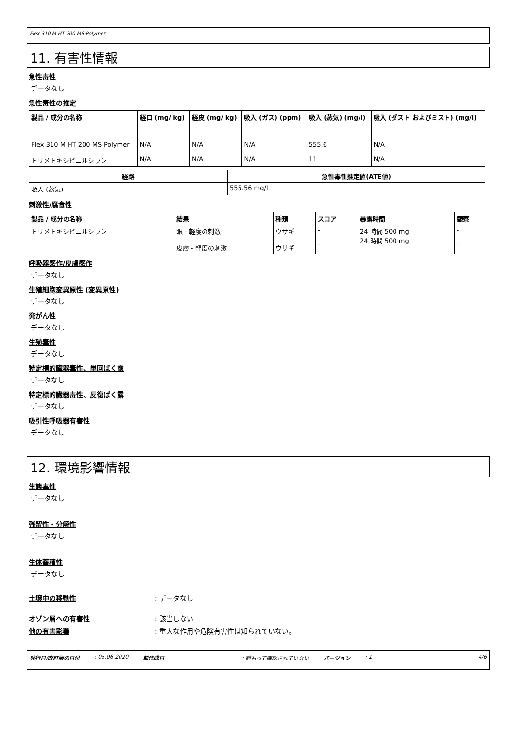Flex 310 M HT 200 MS-Polymer
11. 有害性情報
急性毒性
データなし
急性毒性の推定
| 製品 / 成分の名称 | 経口 (mg/ kg) | 経皮 (mg/ kg) | 吸入 (ガス) (ppm) | 吸入 (蒸気) (mg/l) | 吸入 (ダスト およびミスト) (mg/l) |
| --- | --- | --- | --- | --- | --- |
| Flex 310 M HT 200 MS-Polymer トリメトキシビニルシラン | N/A N/A | N/A N/A | N/A N/A | 555.6 11 | N/A N/A |
| 経路 | 急性毒性推定値(ATE値) |
| --- | --- |
| 吸入 (蒸気) | 555.56 mg/l |
刺激性/腐食性
| 製品 / 成分の名称 | 結果 | 種類 | スコア | 暴露時間 | 観察 |
| --- | --- | --- | --- | --- | --- |
| トリメトキシビニルシラン | 眼 - 軽度の刺激 皮膚 - 軽度の刺激 | ウサギ ウサギ | - - | 24 時間 500 mg 24 時間 500 mg | - - |
呼吸器感作/皮膚感作
データなし
生殖細胞変異原性 (変異原性)
データなし
発がん性
データなし
生殖毒性
データなし
特定標的臓器毒性、単回ばく露
データなし
特定標的臓器毒性、反復ばく露
データなし
吸引性呼吸器有害性
データなし
12. 環境影響情報
生態毒性
データなし
残留性・分解性
データなし
生体蓄積性
データなし
土壌中の移動性: データなし
オゾン層への有害性: 該当しない
他の有害影響: 重大な作用や危険有害性は知られていない。
発行日/改訂版の日付: 05.06.2020 前作成日: 前もって確認されていない バージョン: 1 4/6